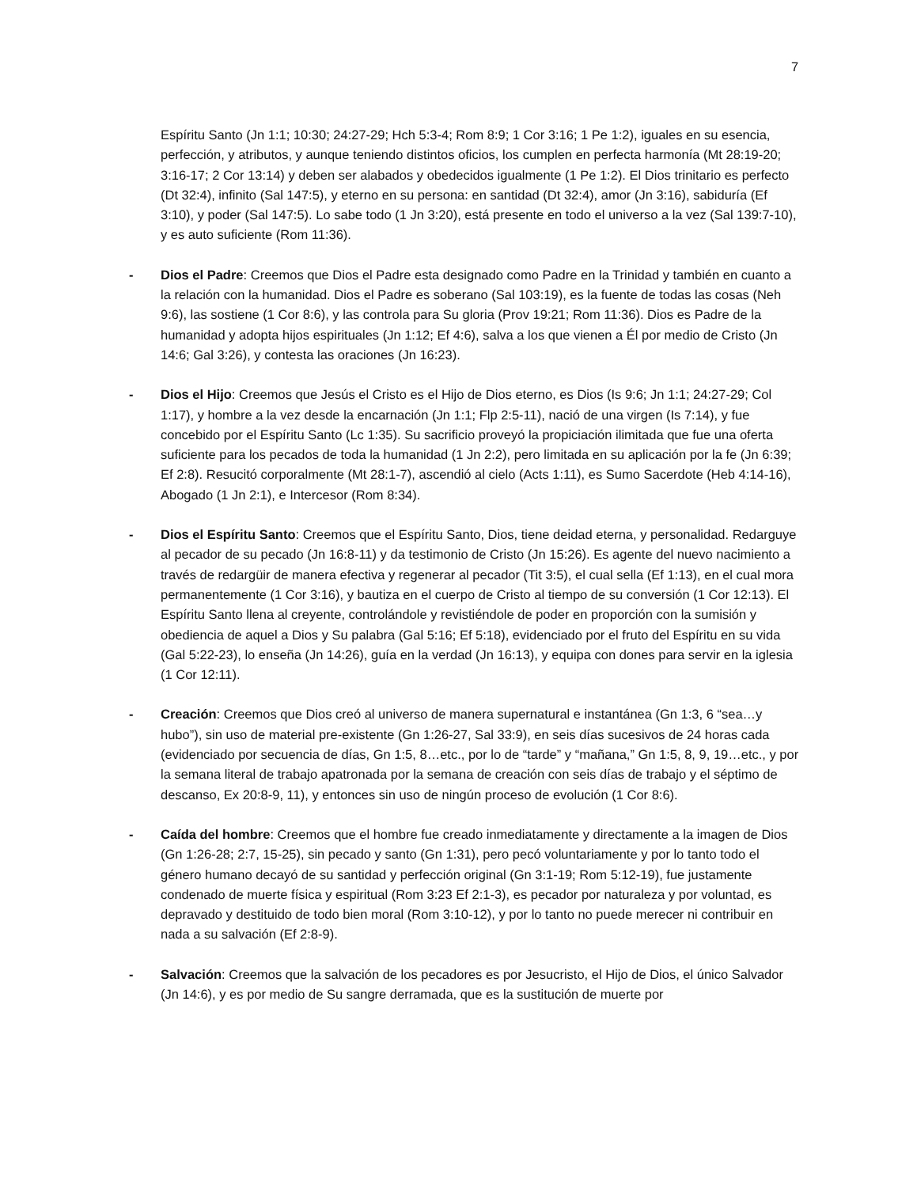7
Espíritu Santo (Jn 1:1; 10:30; 24:27-29; Hch 5:3-4; Rom 8:9; 1 Cor 3:16; 1 Pe 1:2), iguales en su esencia, perfección, y atributos, y aunque teniendo distintos oficios, los cumplen en perfecta harmonía (Mt 28:19-20; 3:16-17; 2 Cor 13:14) y deben ser alabados y obedecidos igualmente (1 Pe 1:2). El Dios trinitario es perfecto (Dt 32:4), infinito (Sal 147:5), y eterno en su persona: en santidad (Dt 32:4), amor (Jn 3:16), sabiduría (Ef 3:10), y poder (Sal 147:5). Lo sabe todo (1 Jn 3:20), está presente en todo el universo a la vez (Sal 139:7-10), y es auto suficiente (Rom 11:36).
- Dios el Padre: Creemos que Dios el Padre esta designado como Padre en la Trinidad y también en cuanto a la relación con la humanidad. Dios el Padre es soberano (Sal 103:19), es la fuente de todas las cosas (Neh 9:6), las sostiene (1 Cor 8:6), y las controla para Su gloria (Prov 19:21; Rom 11:36). Dios es Padre de la humanidad y adopta hijos espirituales (Jn 1:12; Ef 4:6), salva a los que vienen a Él por medio de Cristo (Jn 14:6; Gal 3:26), y contesta las oraciones (Jn 16:23).
- Dios el Hijo: Creemos que Jesús el Cristo es el Hijo de Dios eterno, es Dios (Is 9:6; Jn 1:1; 24:27-29; Col 1:17), y hombre a la vez desde la encarnación (Jn 1:1; Flp 2:5-11), nació de una virgen (Is 7:14), y fue concebido por el Espíritu Santo (Lc 1:35). Su sacrificio proveyó la propiciación ilimitada que fue una oferta suficiente para los pecados de toda la humanidad (1 Jn 2:2), pero limitada en su aplicación por la fe (Jn 6:39; Ef 2:8). Resucitó corporalmente (Mt 28:1-7), ascendió al cielo (Acts 1:11), es Sumo Sacerdote (Heb 4:14-16), Abogado (1 Jn 2:1), e Intercesor (Rom 8:34).
- Dios el Espíritu Santo: Creemos que el Espíritu Santo, Dios, tiene deidad eterna, y personalidad. Redarguye al pecador de su pecado (Jn 16:8-11) y da testimonio de Cristo (Jn 15:26). Es agente del nuevo nacimiento a través de redargüir de manera efectiva y regenerar al pecador (Tit 3:5), el cual sella (Ef 1:13), en el cual mora permanentemente (1 Cor 3:16), y bautiza en el cuerpo de Cristo al tiempo de su conversión (1 Cor 12:13). El Espíritu Santo llena al creyente, controlándole y revistiéndole de poder en proporción con la sumisión y obediencia de aquel a Dios y Su palabra (Gal 5:16; Ef 5:18), evidenciado por el fruto del Espíritu en su vida (Gal 5:22-23), lo enseña (Jn 14:26), guía en la verdad (Jn 16:13), y equipa con dones para servir en la iglesia (1 Cor 12:11).
- Creación: Creemos que Dios creó al universo de manera supernatural e instantánea (Gn 1:3, 6 “sea…y hubo”), sin uso de material pre-existente (Gn 1:26-27, Sal 33:9), en seis días sucesivos de 24 horas cada (evidenciado por secuencia de días, Gn 1:5, 8…etc., por lo de “tarde” y “mañana,” Gn 1:5, 8, 9, 19…etc., y por la semana literal de trabajo apatronada por la semana de creación con seis días de trabajo y el séptimo de descanso, Ex 20:8-9, 11), y entonces sin uso de ningún proceso de evolución (1 Cor 8:6).
- Caída del hombre: Creemos que el hombre fue creado inmediatamente y directamente a la imagen de Dios (Gn 1:26-28; 2:7, 15-25), sin pecado y santo (Gn 1:31), pero pecó voluntariamente y por lo tanto todo el género humano decayó de su santidad y perfección original (Gn 3:1-19; Rom 5:12-19), fue justamente condenado de muerte física y espiritual (Rom 3:23 Ef 2:1-3), es pecador por naturaleza y por voluntad, es depravado y destituido de todo bien moral (Rom 3:10-12), y por lo tanto no puede merecer ni contribuir en nada a su salvación (Ef 2:8-9).
- Salvación: Creemos que la salvación de los pecadores es por Jesucristo, el Hijo de Dios, el único Salvador (Jn 14:6), y es por medio de Su sangre derramada, que es la sustitución de muerte por